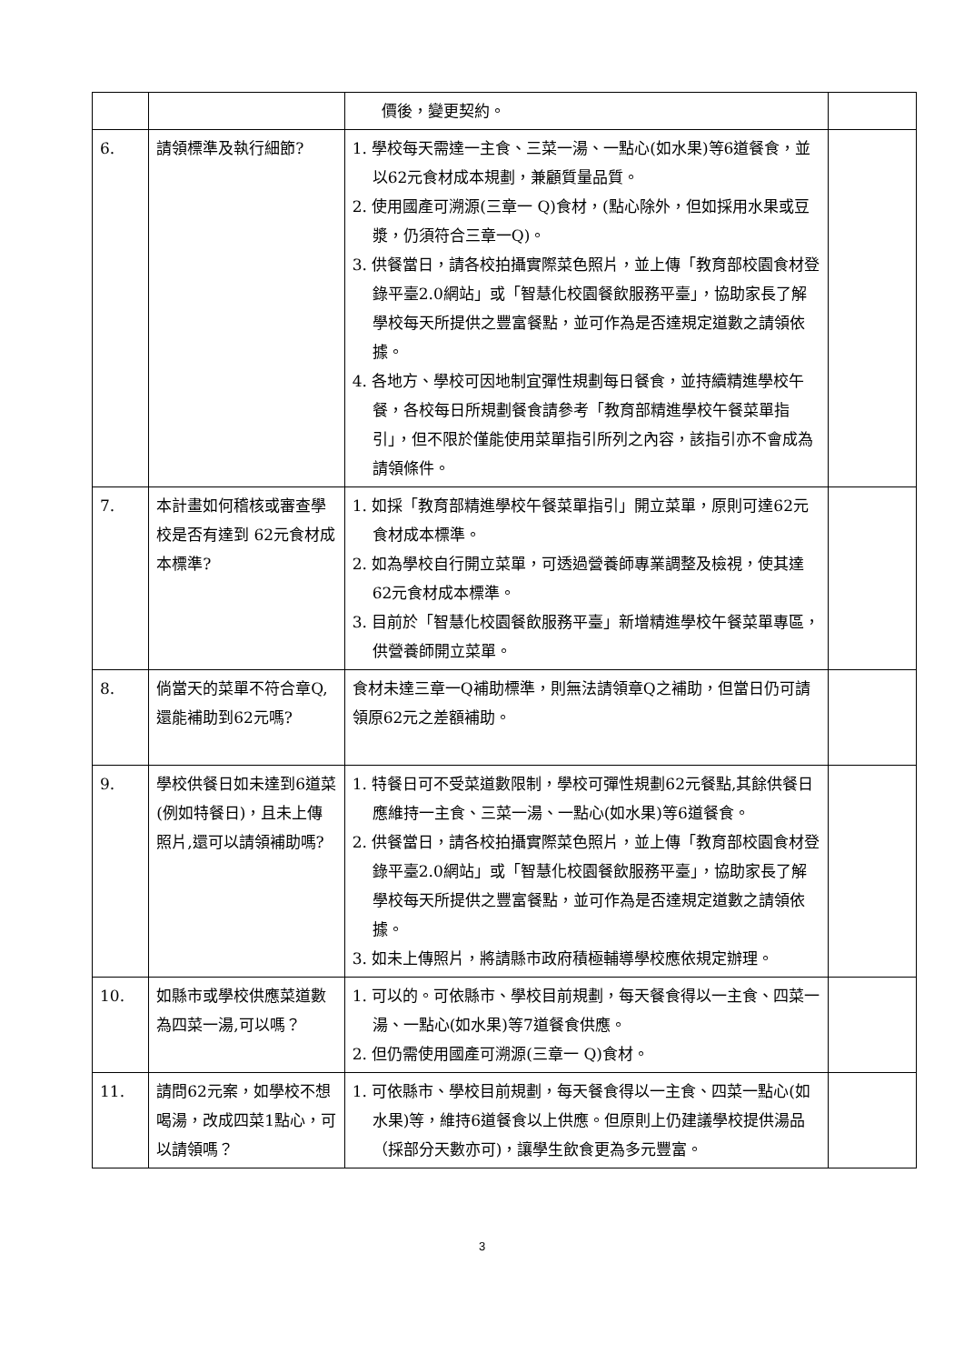| | | 價後，變更契約。 | |
| 6. | 請領標準及執行細節? | 1. 學校每天需達一主食、三菜一湯、一點心(如水果)等6道餐食，並以62元食材成本規劃，兼顧質量品質。 2. 使用國產可溯源(三章一 Q)食材，(點心除外，但如採用水果或豆漿，仍須符合三章一Q)。 3. 供餐當日，請各校拍攝實際菜色照片，並上傳「教育部校園食材登錄平臺2.0網站」或「智慧化校園餐飲服務平臺」，協助家長了解學校每天所提供之豐富餐點，並可作為是否達規定道數之請領依據。 4. 各地方、學校可因地制宜彈性規劃每日餐食，並持續精進學校午餐，各校每日所規劃餐食請參考「教育部精進學校午餐菜單指引」，但不限於僅能使用菜單指引所列之內容，該指引亦不會成為請領條件。 | |
| 7. | 本計畫如何稽核或審查學校是否有達到 62元食材成本標準? | 1. 如採「教育部精進學校午餐菜單指引」開立菜單，原則可達62元食材成本標準。 2. 如為學校自行開立菜單，可透過營養師專業調整及檢視，使其達62元食材成本標準。 3. 目前於「智慧化校園餐飲服務平臺」新增精進學校午餐菜單專區，供營養師開立菜單。 | |
| 8. | 倘當天的菜單不符合章Q,還能補助到62元嗎? | 食材未達三章一Q補助標準，則無法請領章Q之補助，但當日仍可請領原62元之差額補助。 | |
| 9. | 學校供餐日如未達到6道菜(例如特餐日)，且未上傳照片,還可以請領補助嗎? | 1. 特餐日可不受菜道數限制，學校可彈性規劃62元餐點,其餘供餐日應維持一主食、三菜一湯、一點心(如水果)等6道餐食。 2. 供餐當日，請各校拍攝實際菜色照片，並上傳「教育部校園食材登錄平臺2.0網站」或「智慧化校園餐飲服務平臺」，協助家長了解學校每天所提供之豐富餐點，並可作為是否達規定道數之請領依據。 3. 如未上傳照片，將請縣市政府積極輔導學校應依規定辦理。 | |
| 10. | 如縣市或學校供應菜道數為四菜一湯,可以嗎？ | 1. 可以的。可依縣市、學校目前規劃，每天餐食得以一主食、四菜一湯、一點心(如水果)等7道餐食供應。 2. 但仍需使用國產可溯源(三章一 Q)食材。 | |
| 11. | 請問62元案，如學校不想喝湯，改成四菜1點心，可以請領嗎？ | 1. 可依縣市、學校目前規劃，每天餐食得以一主食、四菜一點心(如水果)等，維持6道餐食以上供應。但原則上仍建議學校提供湯品（採部分天數亦可)，讓學生飲食更為多元豐富。 | |
3